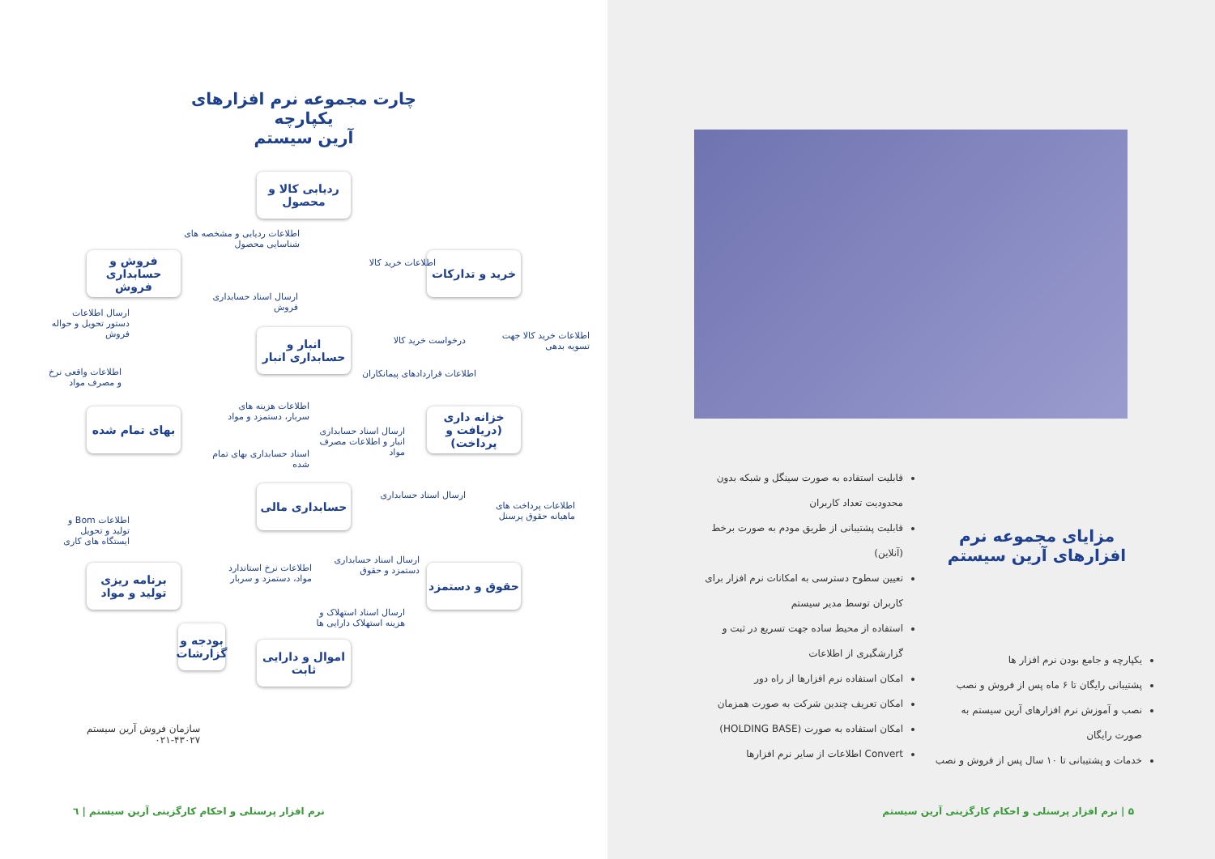مزایای مجموعه نرم افزارهای آرین سیستم
یکپارچه و جامع بودن نرم افزار ها
پشتیبانی رایگان تا ۶ ماه پس از فروش و نصب
نصب و آموزش نرم افزارهای آرین سیستم به صورت رایگان
خدمات و پشتیبانی تا ۱۰ سال پس از فروش و نصب
قابلیت استفاده به صورت سینگل و شبکه بدون محدودیت تعداد کاربران
قابلیت پشتیبانی از طریق مودم به صورت برخط (آنلاین)
تعیین سطوح دسترسی به امکانات نرم افزار برای کاربران توسط مدیر سیستم
استفاده از محیط ساده جهت تسریع در ثبت و گزارشگیری از اطلاعات
امکان استفاده نرم افزارها از راه دور
امکان تعریف چندین شرکت به صورت همزمان
امکان استفاده به صورت (HOLDING BASE)
Convert اطلاعات از سایر نرم افزارها
۵ | نرم افزار پرسنلی و احکام کارگزینی آرین سیستم
چارت مجموعه نرم افزارهای یکپارچه
آرین سیستم
ردیابی کالا و محصول
اطلاعات ردیابی و مشخصه های شناسایی محصول
فروش و حسابداری فروش
خرید و تدارکات
اطلاعات خرید کالا
ارسال اسناد حسابداری فروش
ارسال اطلاعات دستور تحویل و حواله فروش
انبار و حسابداری انبار
درخواست خرید کالا
اطلاعات خرید کالا جهت تسویه بدهی
اطلاعات واقعی نرخ و مصرف مواد
اطلاعات قراردادهای پیمانکاران
اطلاعات هزینه های سربار، دستمزد و مواد
بهای تمام شده
خزانه داری (دریافت و پرداخت)
ارسال اسناد حسابداری انبار و اطلاعات مصرف مواد
اسناد حسابداری بهای تمام شده
ارسال اسناد حسابداری
حسابداری مالی
اطلاعات پرداخت های ماهیانه حقوق پرسنل
اطلاعات Bom و تولید و تحویل ایستگاه های کاری
ارسال اسناد حسابداری دستمزد و حقوق
اطلاعات نرخ استاندارد مواد، دستمزد و سربار
برنامه ریزی تولید و مواد
حقوق و دستمزد
ارسال اسناد استهلاک و هزینه استهلاک دارایی ها
بودجه و گزارشات
اموال و دارایی ثابت
سازمان فروش آرین سیستم
۰۲۱-۴۳۰۲۷
نرم افزار پرسنلی و احکام کارگزینی آرین سیستم | ٦